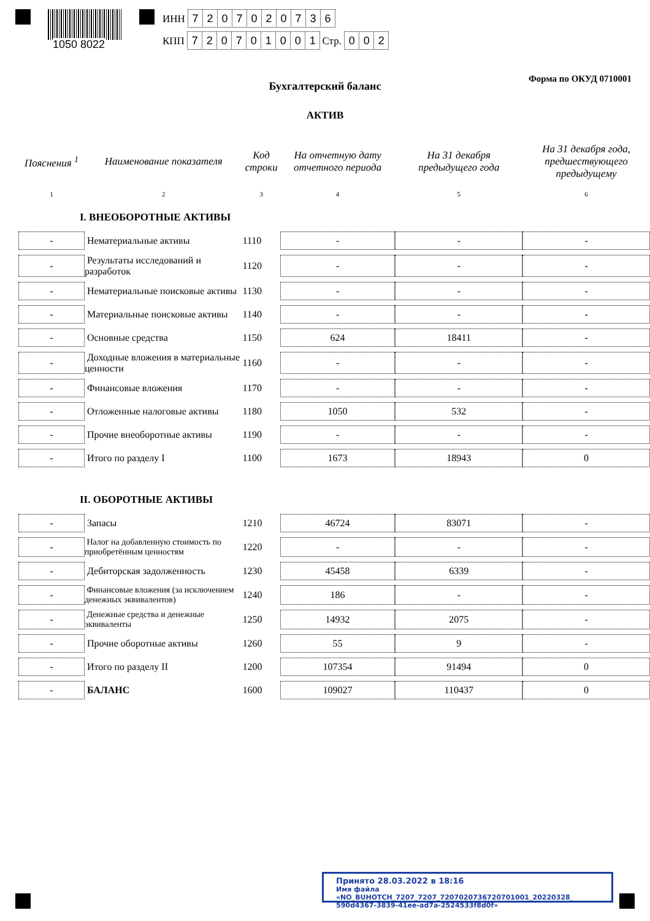1050 8022
ИНН 7207020736
КПП 720701001 Стр. 002
Форма по ОКУД 0710001
Бухгалтерский баланс
АКТИВ
| Пояснения <sup>1</sup> | Наименование показателя | Код строки | На отчетную дату отчетного периода | На 31 декабря предыдущего года | На 31 декабря года, предшествующего предыдущему |
| --- | --- | --- | --- | --- | --- |
| 1 | 2 | 3 | 4 | 5 | 6 |
| I. ВНЕОБОРОТНЫЕ АКТИВЫ | | | | | |
| - | Нематериальные активы | 1110 | - | - | - |
| - | Результаты исследований и разработок | 1120 | - | - | - |
| - | Нематериальные поисковые активы | 1130 | - | - | - |
| - | Материальные поисковые активы | 1140 | - | - | - |
| - | Основные средства | 1150 | 624 | 18411 | - |
| - | Доходные вложения в материальные ценности | 1160 | - | - | - |
| - | Финансовые вложения | 1170 | - | - | - |
| - | Отложенные налоговые активы | 1180 | 1050 | 532 | - |
| - | Прочие внеоборотные активы | 1190 | - | - | - |
| - | Итого по разделу I | 1100 | 1673 | 18943 | 0 |
| II. ОБОРОТНЫЕ АКТИВЫ | | | | | |
| - | Запасы | 1210 | 46724 | 83071 | - |
| - | Налог на добавленную стоимость по приобретённым ценностям | 1220 | - | - | - |
| - | Дебиторская задолженность | 1230 | 45458 | 6339 | - |
| - | Финансовые вложения (за исключением денежных эквивалентов) | 1240 | 186 | - | - |
| - | Денежные средства и денежные эквиваленты | 1250 | 14932 | 2075 | - |
| - | Прочие оборотные активы | 1260 | 55 | 9 | - |
| - | Итого по разделу II | 1200 | 107354 | 91494 | 0 |
| - | БАЛАНС | 1600 | 109027 | 110437 | 0 |
Принято 28.03.2022 в 18:16
Имя файла «NO_BUHOTCH_7207_7207_7207020736720701001_20220328_ 590d4367-3839-41ee-ad7a-2524533f8d0f»